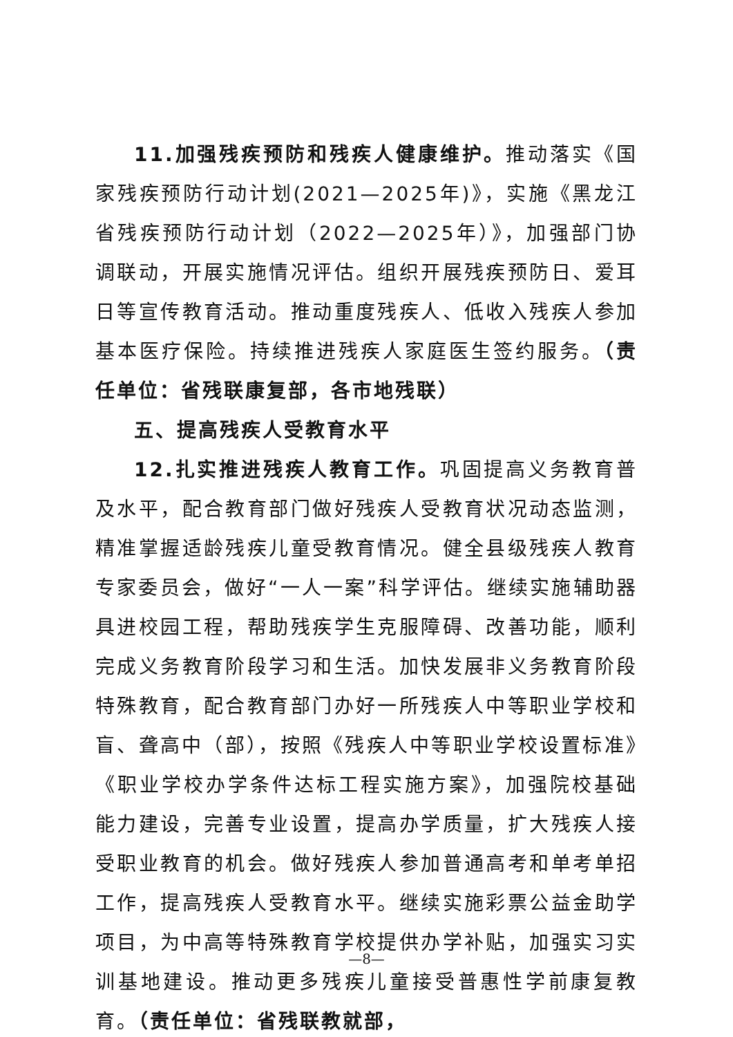11.加强残疾预防和残疾人健康维护。推动落实《国家残疾预防行动计划(2021—2025年)》，实施《黑龙江省残疾预防行动计划（2022—2025年）》，加强部门协调联动，开展实施情况评估。组织开展残疾预防日、爱耳日等宣传教育活动。推动重度残疾人、低收入残疾人参加基本医疗保险。持续推进残疾人家庭医生签约服务。（责任单位：省残联康复部，各市地残联）
五、提高残疾人受教育水平
12.扎实推进残疾人教育工作。巩固提高义务教育普及水平，配合教育部门做好残疾人受教育状况动态监测，精准掌握适龄残疾儿童受教育情况。健全县级残疾人教育专家委员会，做好“一人一案”科学评估。继续实施辅助器具进校园工程，帮助残疾学生克服障碍、改善功能，顺利完成义务教育阶段学习和生活。加快发展非义务教育阶段特殊教育，配合教育部门办好一所残疾人中等职业学校和盲、聋高中（部），按照《残疾人中等职业学校设置标准》《职业学校办学条件达标工程实施方案》，加强院校基础能力建设，完善专业设置，提高办学质量，扩大残疾人接受职业教育的机会。做好残疾人参加普通高考和单考单招工作，提高残疾人受教育水平。继续实施彩票公益金助学项目，为中高等特殊教育学校提供办学补贴，加强实习实训基地建设。推动更多残疾儿童接受普惠性学前康复教育。（责任单位：省残联教就部，
—8—